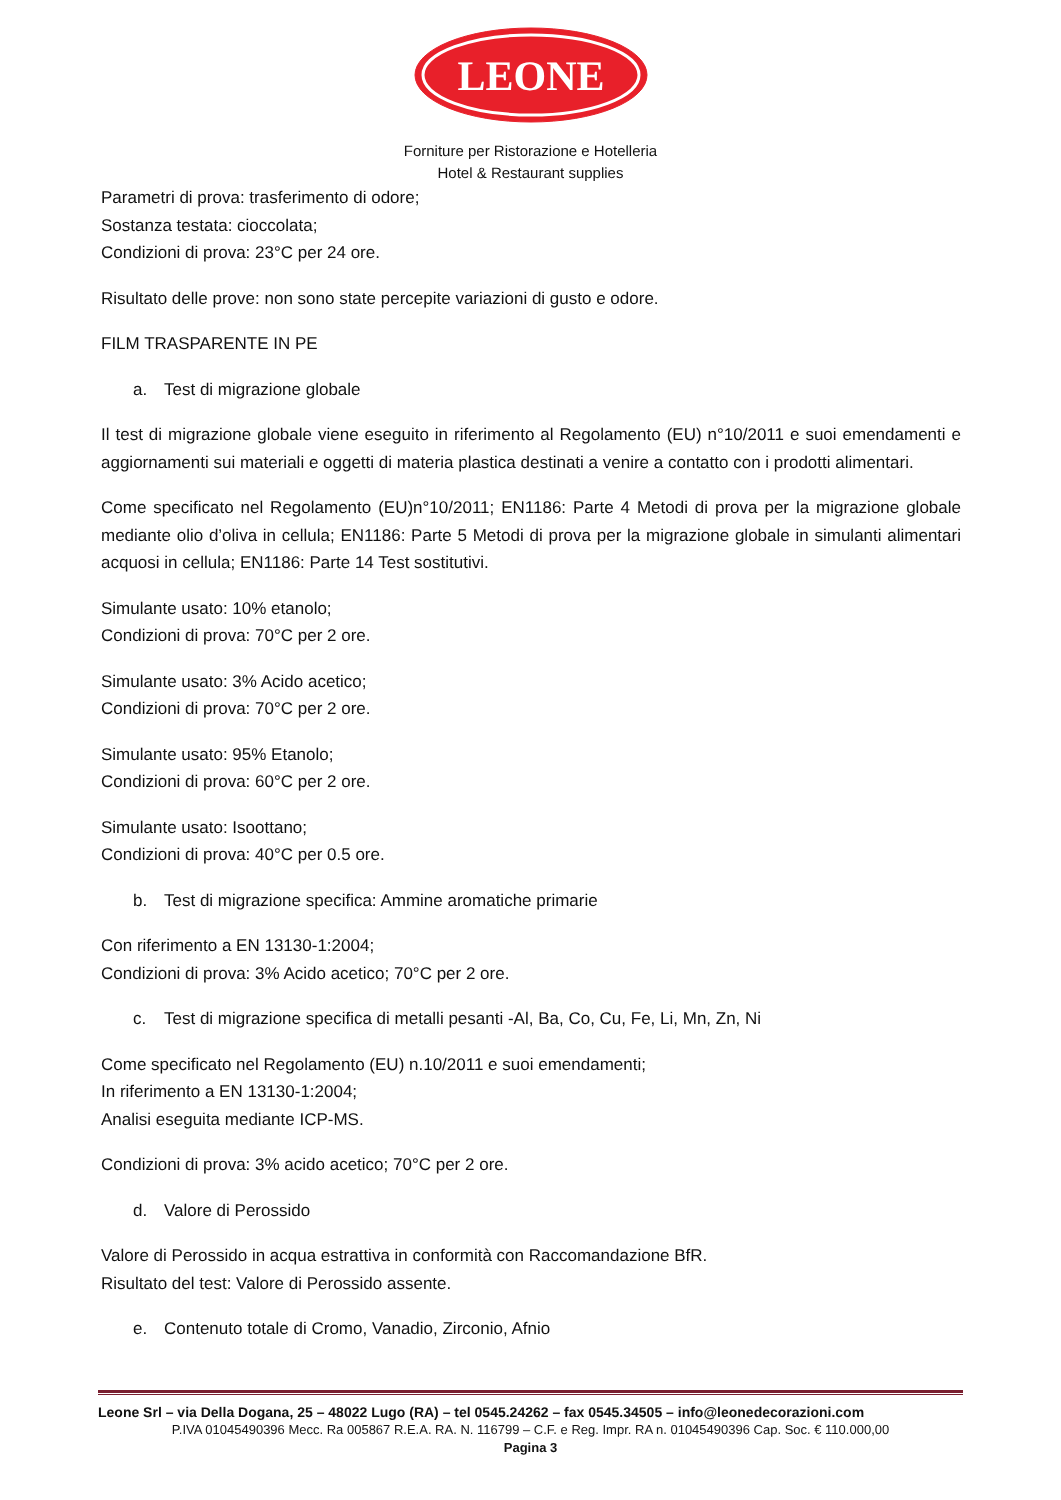LEONE
Forniture per Ristorazione e Hotelleria
Hotel & Restaurant supplies
Parametri di prova: trasferimento di odore;
Sostanza testata: cioccolata;
Condizioni di prova: 23°C per 24 ore.
Risultato delle prove: non sono state percepite variazioni di gusto e odore.
FILM TRASPARENTE IN PE
a. Test di migrazione globale
Il test di migrazione globale viene eseguito in riferimento al Regolamento (EU) n°10/2011 e suoi emendamenti e aggiornamenti sui materiali e oggetti di materia plastica destinati a venire a contatto con i prodotti alimentari.
Come specificato nel Regolamento (EU)n°10/2011; EN1186: Parte 4 Metodi di prova per la migrazione globale mediante olio d’oliva in cellula; EN1186: Parte 5 Metodi di prova per la migrazione globale in simulanti alimentari acquosi in cellula; EN1186: Parte 14 Test sostitutivi.
Simulante usato: 10% etanolo;
Condizioni di prova: 70°C per 2 ore.
Simulante usato: 3% Acido acetico;
Condizioni di prova: 70°C per 2 ore.
Simulante usato: 95% Etanolo;
Condizioni di prova: 60°C per 2 ore.
Simulante usato: Isoottano;
Condizioni di prova: 40°C per 0.5 ore.
b. Test di migrazione specifica: Ammine aromatiche primarie
Con riferimento a EN 13130-1:2004;
Condizioni di prova: 3% Acido acetico; 70°C per 2 ore.
c. Test di migrazione specifica di metalli pesanti -Al, Ba, Co, Cu, Fe, Li, Mn, Zn, Ni
Come specificato nel Regolamento (EU) n.10/2011 e suoi emendamenti;
In riferimento a EN 13130-1:2004;
Analisi eseguita mediante ICP-MS.
Condizioni di prova: 3% acido acetico; 70°C per 2 ore.
d. Valore di Perossido
Valore di Perossido in acqua estrattiva in conformità con Raccomandazione BfR.
Risultato del test: Valore di Perossido assente.
e. Contenuto totale di Cromo, Vanadio, Zirconio, Afnio
Leone Srl – via Della Dogana, 25 – 48022 Lugo (RA) – tel 0545.24262 – fax 0545.34505 – info@leonedecorazioni.com
P.IVA 01045490396 Mecc. Ra 005867 R.E.A. RA. N. 116799 – C.F. e Reg. Impr. RA n. 01045490396 Cap. Soc. € 110.000,00
Pagina 3